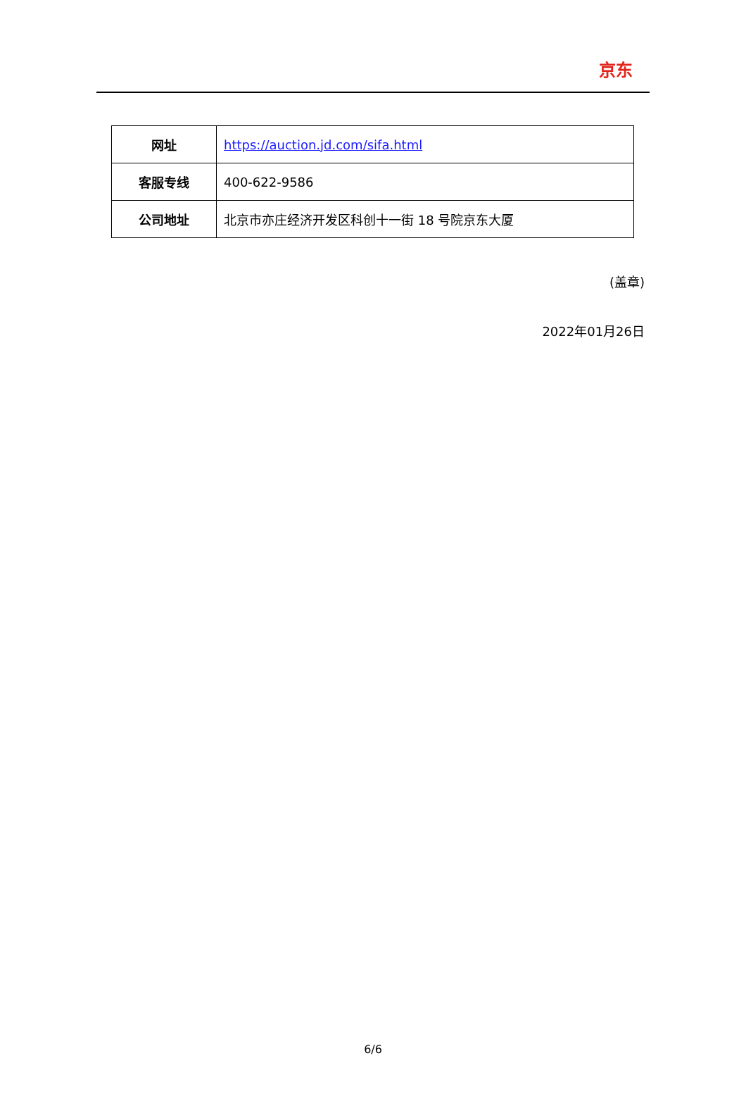京东
| 网址 | https://auction.jd.com/sifa.html |
| 客服专线 | 400-622-9586 |
| 公司地址 | 北京市亦庄经济开发区科创十一街 18 号院京东大厦 |
(盖章)
2022年01月26日
6/6